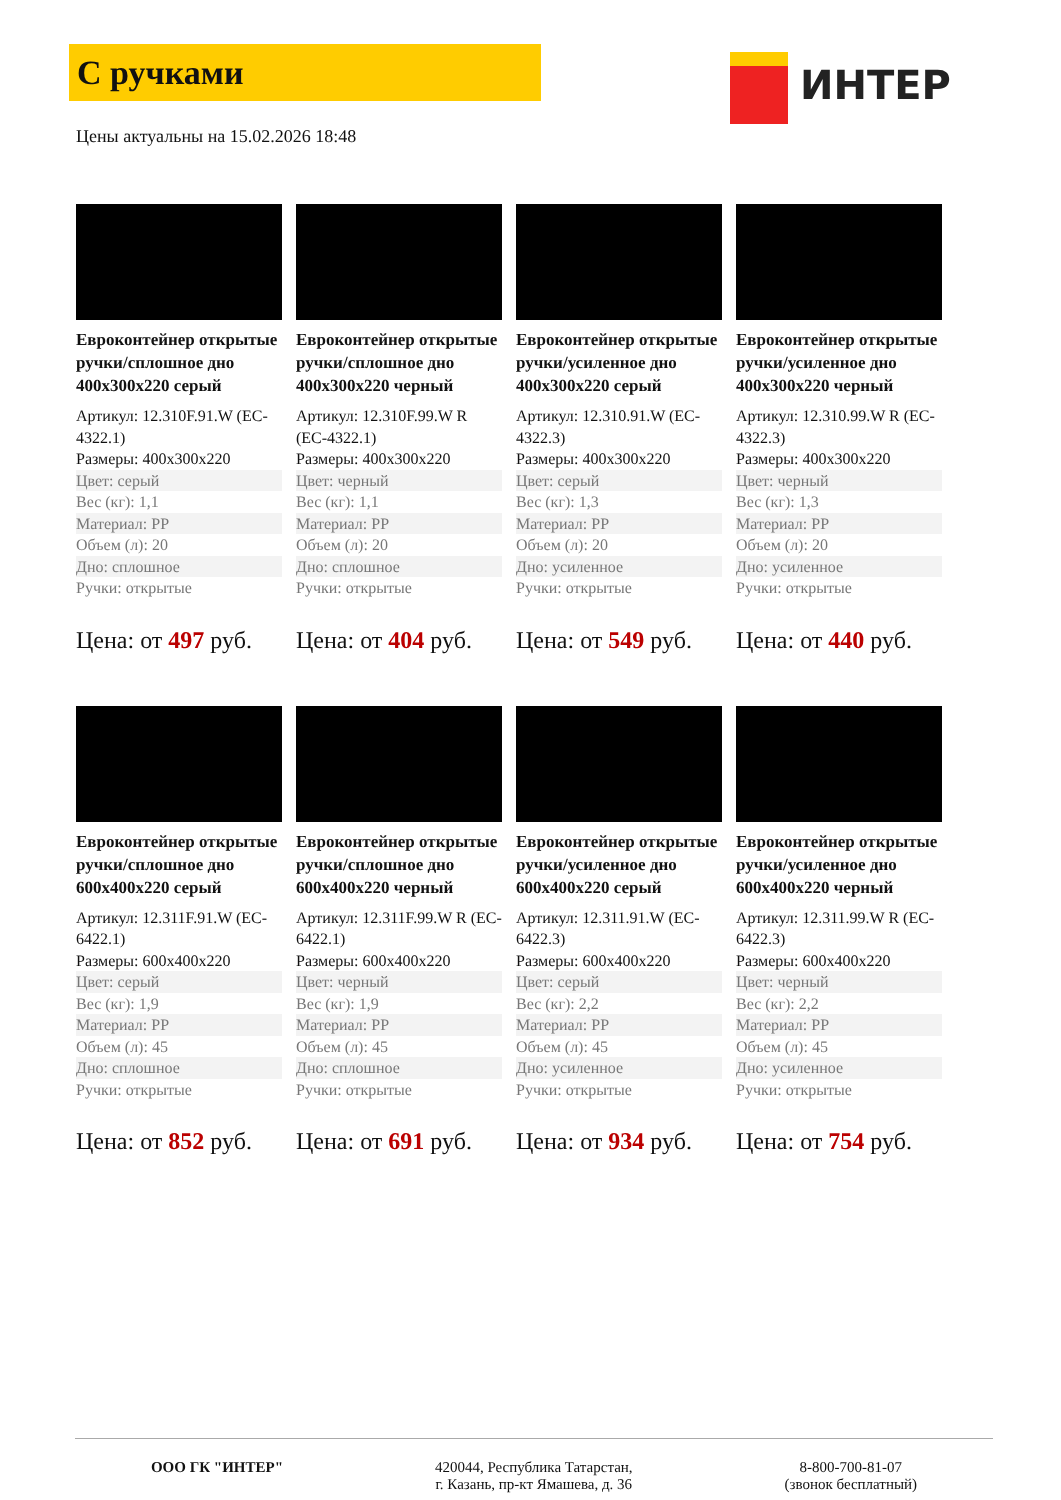С ручками
Цены актуальны на 15.02.2026 18:48
ИНТЕР
Евроконтейнер открытые ручки/сплошное дно 400x300x220 серый
Артикул: 12.310F.91.W (EC-4322.1)
Размеры: 400x300x220
Цвет: серый
Вес (кг): 1,1
Материал: PP
Объем (л): 20
Дно: сплошное
Ручки: открытые
Цена: от 497 руб.
Евроконтейнер открытые ручки/сплошное дно 400x300x220 черный
Артикул: 12.310F.99.W R (EC-4322.1)
Размеры: 400x300x220
Цвет: черный
Вес (кг): 1,1
Материал: PP
Объем (л): 20
Дно: сплошное
Ручки: открытые
Цена: от 404 руб.
Евроконтейнер открытые ручки/усиленное дно 400x300x220 серый
Артикул: 12.310.91.W (EC-4322.3)
Размеры: 400x300x220
Цвет: серый
Вес (кг): 1,3
Материал: PP
Объем (л): 20
Дно: усиленное
Ручки: открытые
Цена: от 549 руб.
Евроконтейнер открытые ручки/усиленное дно 400x300x220 черный
Артикул: 12.310.99.W R (EC-4322.3)
Размеры: 400x300x220
Цвет: черный
Вес (кг): 1,3
Материал: PP
Объем (л): 20
Дно: усиленное
Ручки: открытые
Цена: от 440 руб.
Евроконтейнер открытые ручки/сплошное дно 600x400x220 серый
Артикул: 12.311F.91.W (EC-6422.1)
Размеры: 600x400x220
Цвет: серый
Вес (кг): 1,9
Материал: PP
Объем (л): 45
Дно: сплошное
Ручки: открытые
Цена: от 852 руб.
Евроконтейнер открытые ручки/сплошное дно 600x400x220 черный
Артикул: 12.311F.99.W R (EC-6422.1)
Размеры: 600x400x220
Цвет: черный
Вес (кг): 1,9
Материал: PP
Объем (л): 45
Дно: сплошное
Ручки: открытые
Цена: от 691 руб.
Евроконтейнер открытые ручки/усиленное дно 600x400x220 серый
Артикул: 12.311.91.W (EC-6422.3)
Размеры: 600x400x220
Цвет: серый
Вес (кг): 2,2
Материал: PP
Объем (л): 45
Дно: усиленное
Ручки: открытые
Цена: от 934 руб.
Евроконтейнер открытые ручки/усиленное дно 600x400x220 черный
Артикул: 12.311.99.W R (EC-6422.3)
Размеры: 600x400x220
Цвет: черный
Вес (кг): 2,2
Материал: PP
Объем (л): 45
Дно: усиленное
Ручки: открытые
Цена: от 754 руб.
ООО ГК "ИНТЕР" 420044, Республика Татарстан,
г. Казань, пр-кт Ямашева, д. 36
8-800-700-81-07
(звонок бесплатный)